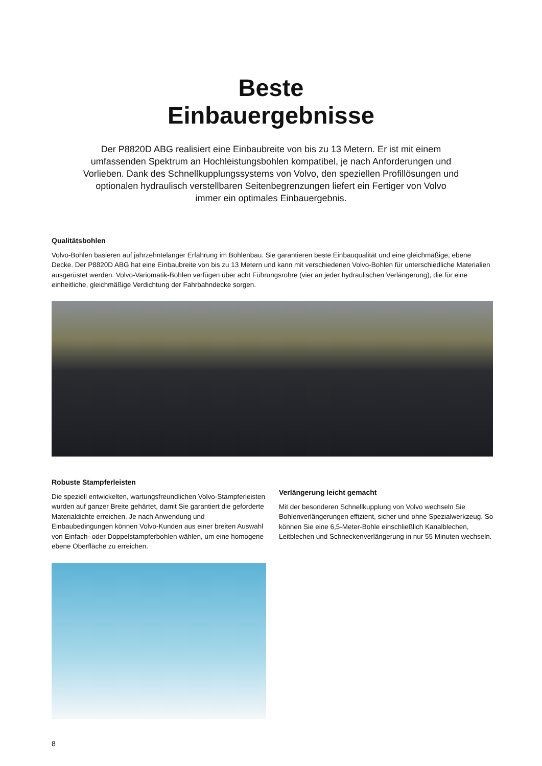Beste
Einbauergebnisse
Der P8820D ABG realisiert eine Einbaubreite von bis zu 13 Metern. Er ist mit einem umfassenden Spektrum an Hochleistungsbohlen kompatibel, je nach Anforderungen und Vorlieben. Dank des Schnellkupplungssystems von Volvo, den speziellen Profillösungen und optionalen hydraulisch verstellbaren Seitenbegrenzungen liefert ein Fertiger von Volvo immer ein optimales Einbauergebnis.
Qualitätsbohlen
Volvo-Bohlen basieren auf jahrzehntelanger Erfahrung im Bohlenbau. Sie garantieren beste Einbauqualität und eine gleichmäßige, ebene Decke. Der P8820D ABG hat eine Einbaubreite von bis zu 13 Metern und kann mit verschiedenen Volvo-Bohlen für unterschiedliche Materialien ausgerüstet werden. Volvo-Variomatik-Bohlen verfügen über acht Führungsrohre (vier an jeder hydraulischen Verlängerung), die für eine einheitliche, gleichmäßige Verdichtung der Fahrbahndecke sorgen.
Robuste Stampferleisten
Die speziell entwickelten, wartungsfreundlichen Volvo-Stampferleisten wurden auf ganzer Breite gehärtet, damit Sie garantiert die geforderte Materialdichte erreichen. Je nach Anwendung und Einbaubedingungen können Volvo-Kunden aus einer breiten Auswahl von Einfach- oder Doppelstampferbohlen wählen, um eine homogene ebene Oberfläche zu erreichen.
Verlängerung leicht gemacht
Mit der besonderen Schnellkupplung von Volvo wechseln Sie Bohlenverlängerungen effizient, sicher und ohne Spezialwerkzeug. So können Sie eine 6,5-Meter-Bohle einschließlich Kanalblechen, Leitblechen und Schneckenverlängerung in nur 55 Minuten wechseln.
8